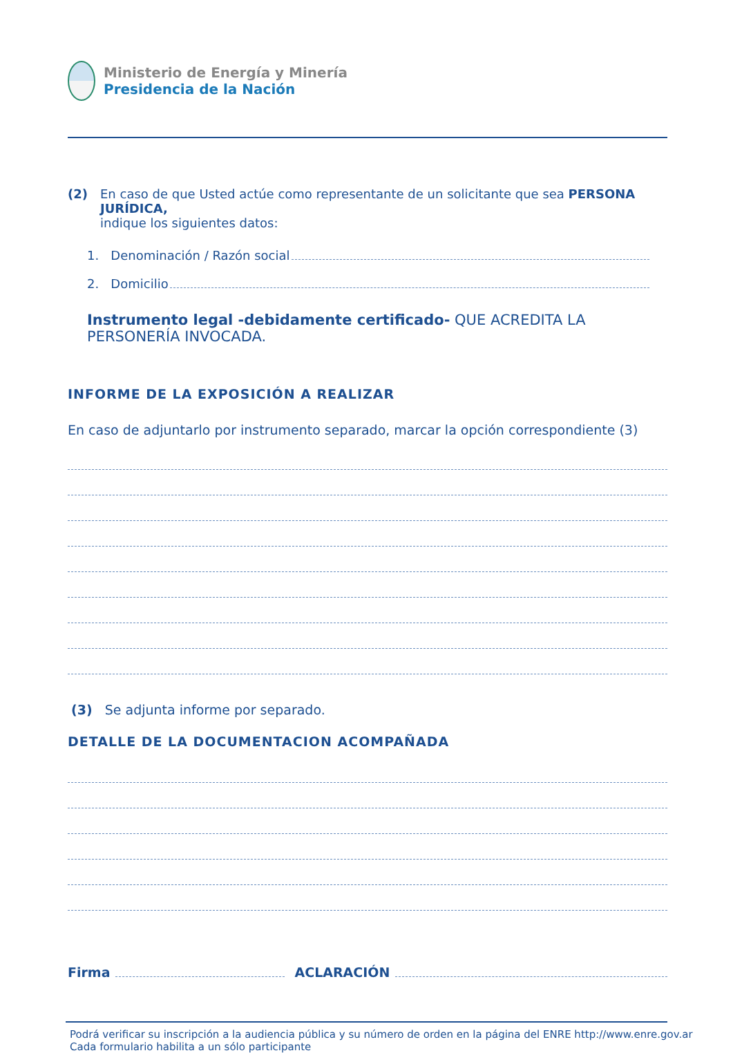Ministerio de Energía y Minería
Presidencia de la Nación
(2) En caso de que Usted actúe como representante de un solicitante que sea PERSONA JURÍDICA,
indique los siguientes datos:
1. Denominación / Razón social
2. Domicilio
Instrumento legal -debidamente certificado- QUE ACREDITA LA PERSONERÍA INVOCADA.
INFORME DE LA EXPOSICIÓN A REALIZAR
En caso de adjuntarlo por instrumento separado, marcar la opción correspondiente (3)
(3) Se adjunta informe por separado.
DETALLE DE LA DOCUMENTACION ACOMPAÑADA
Firma
ACLARACIÓN
Podrá verificar su inscripción a la audiencia pública y su número de orden en la página del ENRE http://www.enre.gov.ar
Cada formulario habilita a un sólo participante